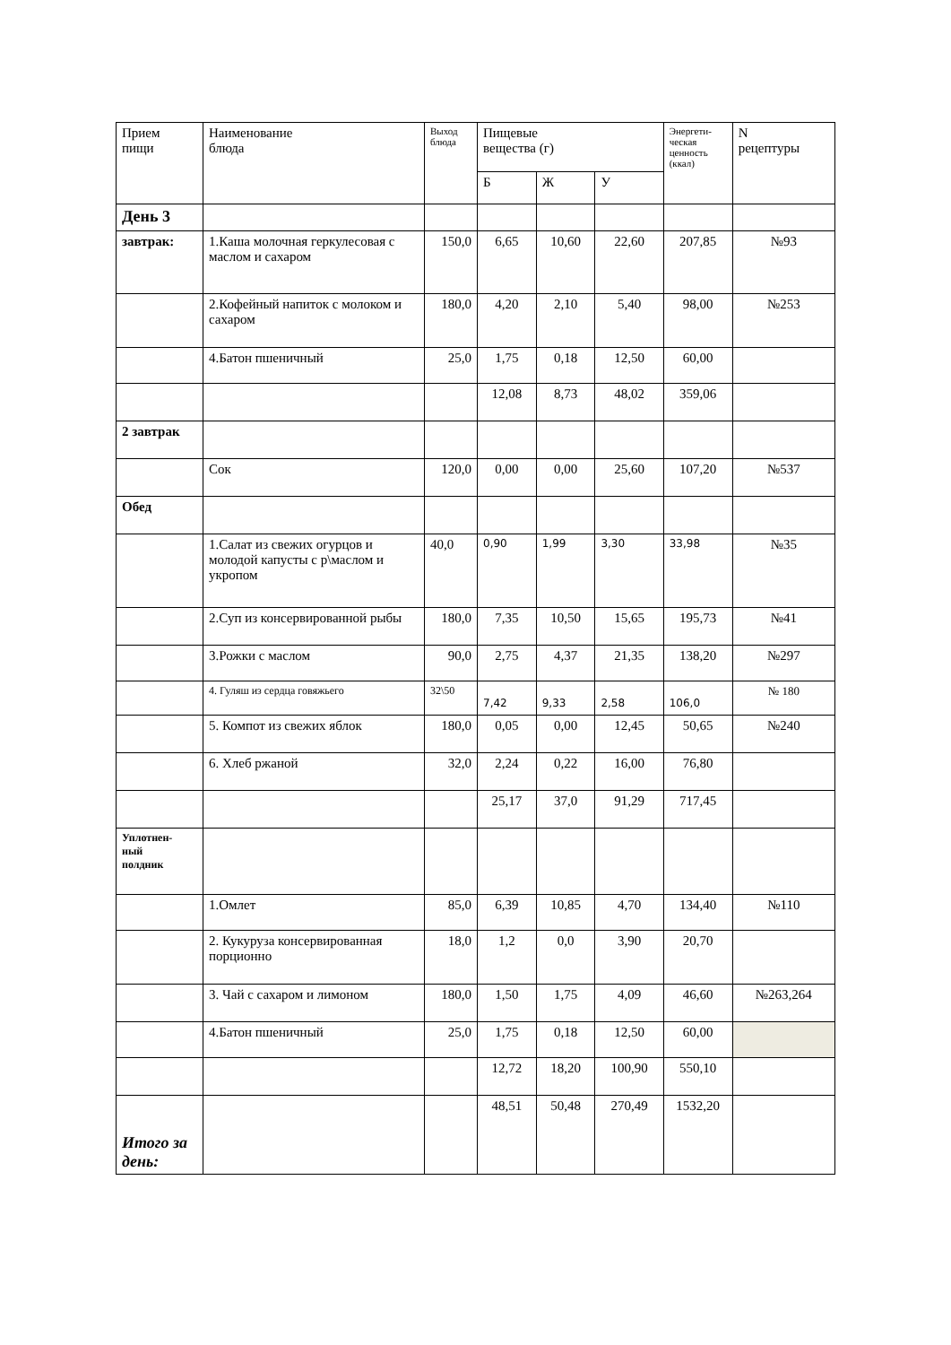| Прием пищи | Наименование блюда | Выход блюда | Пищевые вещества (г) | | | Энергети- ческая ценность (ккал) | N рецептуры |
| --- | --- | --- | --- | --- | --- | --- | --- |
| | | | Б | Ж | У | | |
| День 3 | | | | | | | |
| завтрак: | 1.Каша молочная геркулесовая с маслом и сахаром | 150,0 | 6,65 | 10,60 | 22,60 | 207,85 | №93 |
| | 2.Кофейный напиток с молоком и сахаром | 180,0 | 4,20 | 2,10 | 5,40 | 98,00 | №253 |
| | 4.Батон пшеничный | 25,0 | 1,75 | 0,18 | 12,50 | 60,00 | |
| | | | 12,08 | 8,73 | 48,02 | 359,06 | |
| 2 завтрак | | | | | | | |
| | Сок | 120,0 | 0,00 | 0,00 | 25,60 | 107,20 | №537 |
| Обед | | | | | | | |
| | 1.Салат из свежих огурцов и молодой капусты с р\маслом и укропом | 40,0 | 0,90 | 1,99 | 3,30 | 33,98 | №35 |
| | 2.Суп из консервированной рыбы | 180,0 | 7,35 | 10,50 | 15,65 | 195,73 | №41 |
| | 3.Рожки с маслом | 90,0 | 2,75 | 4,37 | 21,35 | 138,20 | №297 |
| | 4. Гуляш из сердца говяжьего | 32\50 | 7,42 | 9,33 | 2,58 | 106,0 | № 180 |
| | 5. Компот из свежих яблок | 180,0 | 0,05 | 0,00 | 12,45 | 50,65 | №240 |
| | 6. Хлеб ржаной | 32,0 | 2,24 | 0,22 | 16,00 | 76,80 | |
| | | | 25,17 | 37,0 | 91,29 | 717,45 | |
| Уплотнен- ный полдник | | | | | | | |
| | 1.Омлет | 85,0 | 6,39 | 10,85 | 4,70 | 134,40 | №110 |
| | 2. Кукуруза консервированная порционно | 18,0 | 1,2 | 0,0 | 3,90 | 20,70 | |
| | 3. Чай с сахаром и лимоном | 180,0 | 1,50 | 1,75 | 4,09 | 46,60 | №263,264 |
| | 4.Батон пшеничный | 25,0 | 1,75 | 0,18 | 12,50 | 60,00 | |
| | | | 12,72 | 18,20 | 100,90 | 550,10 | |
| Итого за день: | | | 48,51 | 50,48 | 270,49 | 1532,20 | |